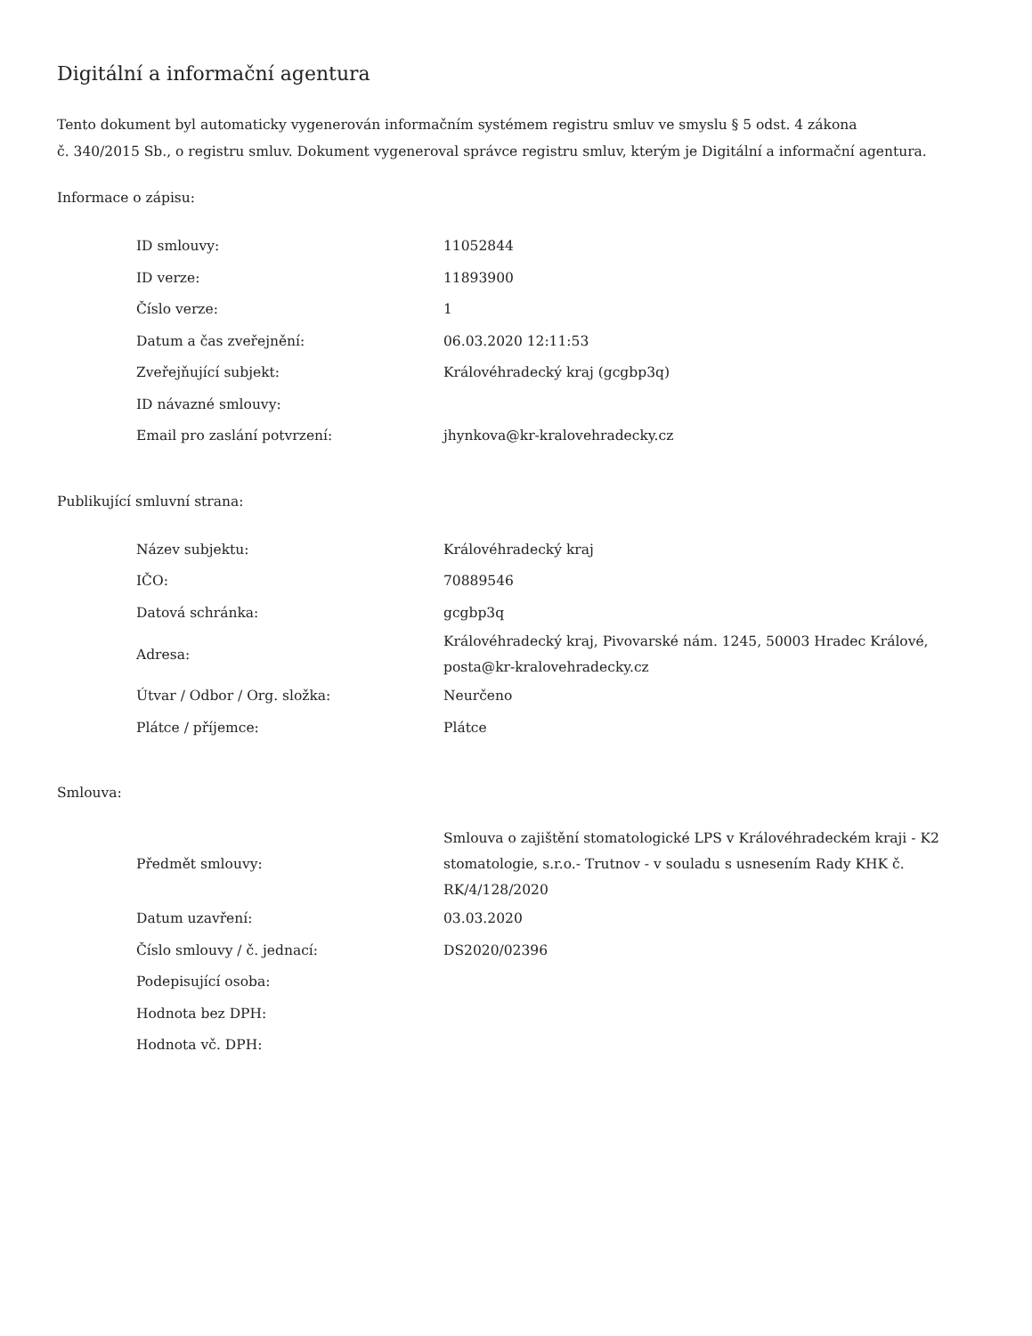Digitální a informační agentura
Tento dokument byl automaticky vygenerován informačním systémem registru smluv ve smyslu § 5 odst. 4 zákona
č. 340/2015 Sb., o registru smluv. Dokument vygeneroval správce registru smluv, kterým je Digitální a informační agentura.
Informace o zápisu:
| ID smlouvy: | 11052844 |
| ID verze: | 11893900 |
| Číslo verze: | 1 |
| Datum a čas zveřejnění: | 06.03.2020 12:11:53 |
| Zveřejňující subjekt: | Královéhradecký kraj (gcgbp3q) |
| ID návazné smlouvy: | |
| Email pro zaslání potvrzení: | jhynkova@kr-kralovehradecky.cz |
Publikující smluvní strana:
| Název subjektu: | Královéhradecký kraj |
| IČO: | 70889546 |
| Datová schránka: | gcgbp3q |
| Adresa: | Královéhradecký kraj, Pivovarské nám. 1245, 50003 Hradec Králové, posta@kr-kralovehradecky.cz |
| Útvar / Odbor / Org. složka: | Neurčeno |
| Plátce / příjemce: | Plátce |
Smlouva:
| Předmět smlouvy: | Smlouva o zajištění stomatologické LPS v Královéhradeckém kraji - K2 stomatologie, s.r.o.- Trutnov - v souladu s usnesením Rady KHK č. RK/4/128/2020 |
| Datum uzavření: | 03.03.2020 |
| Číslo smlouvy / č. jednací: | DS2020/02396 |
| Podepisující osoba: | |
| Hodnota bez DPH: | |
| Hodnota vč. DPH: | |